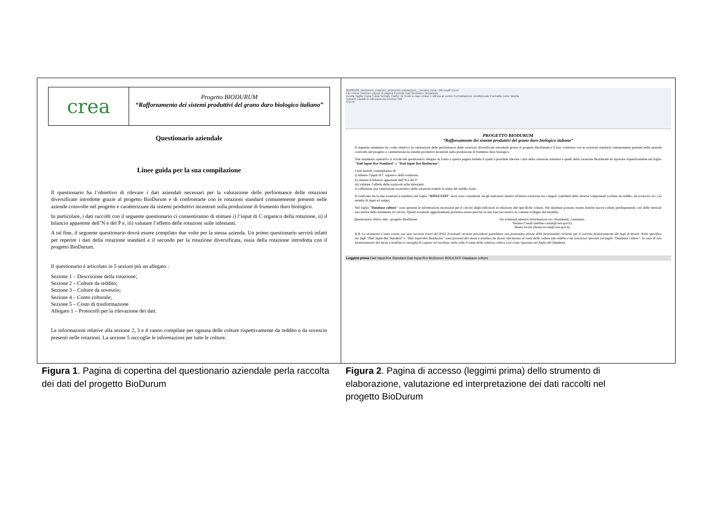crea
Progetto BIODURUM
“Rafforzamento dei sistemi produttivi del grano duro biologico italiano”
Questionario aziendale
Linee guida per la sua compilazione
Il questionario ha l’obiettivo di rilevare i dati aziendali necessari per la valutazione delle performance delle rotazioni diversificate introdotte grazie al progetto BioDurum e di confrontarle con le rotazioni standard comunemente presenti nelle aziende coinvolte nel progetto e caratterizzate da sistemi produttivi incentrati sulla produzione di frumento duro biologico.
In particolare, i dati raccolti con il seguente questionario ci consentiranno di stimare i) l’input di C organico della rotazione, ii) il bilancio apparente dell’N e del P e, iii) valutare l’effetto delle rotazioni sulle infestanti.
A tal fine, il seguente questionario dovrà essere compilato due volte per la stessa azienda. Un primo questionario servirà infatti per reperire i dati della rotazione standard e il secondo per la rotazione diversificata, ossia della rotazione introdotta con il progetto BioDurum.
Il questionario è articolato in 5 sezioni più un allegato :
Sezione 1 – Descrizione della rotazione;
Sezione 2 – Colture da reddito;
Sezione 3 – Colture da sovescio;
Sezione 4 – Conto colturale;
Sezione 5 – Costo di trasformazione
Allegato 1 – Protocolli per la rilevazione dei dati.
Le informazioni relative alla sezione 2, 3 e 4 vanno compilate per ognuna delle colture rispettivamente da reddito e da sovescio presenti nelle rotazioni. La sezione 5 raccoglie le informazioni per tutte le colture.
20180528_BioDurum_rotazioni_strumento valutazione__version_beta - Microsoft Excel
File Home Inserisci Layout di pagina Formule Dati Revisione Visualizza
Incolla Taglia Copia Copia formato Calibri 11 Testo a capo Unisci e allinea al centro Formattazione condizionale Formatta come tabella
Appunti Carattere Allineamento Numeri Stili
G14 fx
PROGETTO BIODURUM
“Rafforzamento dei sistemi produttivi del grano duro biologico italiano”
Il seguente strumento ha come obiettivo la valutazione delle performance delle rotazioni diversificate introdotte grazie al progetto BioDurum e il loro confronto con le rotazioni standard comunemente presenti nelle aziende coinvolte nel progetto e caratterizzate da sistemi produttivi incentrati sulla produzione di frumento duro biologico.
Tale strumento operativo si avvale del questionario allegato in fondo a questa pagina tramite il quale è possibile rilevare i dati della rotazione standard e quelli della rotazione BioDurum da riportare rispettivamente nel foglio "Dati Input-Rot Standard" e "Dati Input Rot BioDurum".
I dati inseriti consentiranno di:
i) stimare l’input di C organico della rotazione,
ii) stimare il bilancio apparente dell’N e del P;
iii) valutare l’effetto delle rotazioni sulle infestanti;
iv) effettuare una valutazione economica delle rotazioni tramite la stima del reddito lordo.
Il confronto fra le due rotazioni è restituito nel foglio "RISULTATI" dove sono considerati sia gli indicatori relativi all'intera rotazione sia i singoli contributi delle diverse componenti (colture da reddito, da sovescio, ecc.) in termini di input ed output.
Nel foglio "Database colture" sono presenti le informazioni necessarie per il calcolo degli indicatori in relazione alle specifiche colture. Nel database possono essere inserite nuove colture predisponendo così delle versioni successive dello strumento di calcolo. Questi eventuali aggiornamenti potranno essere previsti in una fase successiva di comune sviluppo del modello.
Questionario rilievo dati - progetto BioDurum
Per eventuali ulteriori informazioni e/o chiarimenti, contattare:
Stefano Canali (stefano.canali@crea.gov.it)
Ileana Iocola (ileana.iocola@crea.gov.it)
N.B. Lo strumento è stato creato con una versione Excel del 2010. Eventuali versioni precedenti potrebbero non presentare alcune delle funzionalità richieste per il corretto funzionamento dei fogli di lavoro. Nello specifico nei fogli "Dati Input-Rot Standard" e "Dati Input-Rot BioDurum" sono presenti dei menù a tendina che fanno riferimento ai nomi delle colture (da reddito e da sovescio) riportati nel foglio "Database colture". In caso di non funzionamento del menù a tendina si consiglia di copiare ed incollare nella cella il nome della relativa coltura così come riportato nel foglio del Database
Leggimi prima Dati Input-Rot Standard Dati Input-Rot BioDurum RISULTATI Database colture
Figura 1. Pagina di copertina del questionario aziendale perla raccolta dei dati del progetto BioDurum
Figura 2. Pagina di accesso (leggimi prima) dello strumento di elaborazione, valutazione ed interpretazione dei dati raccolti nel progetto BioDurum